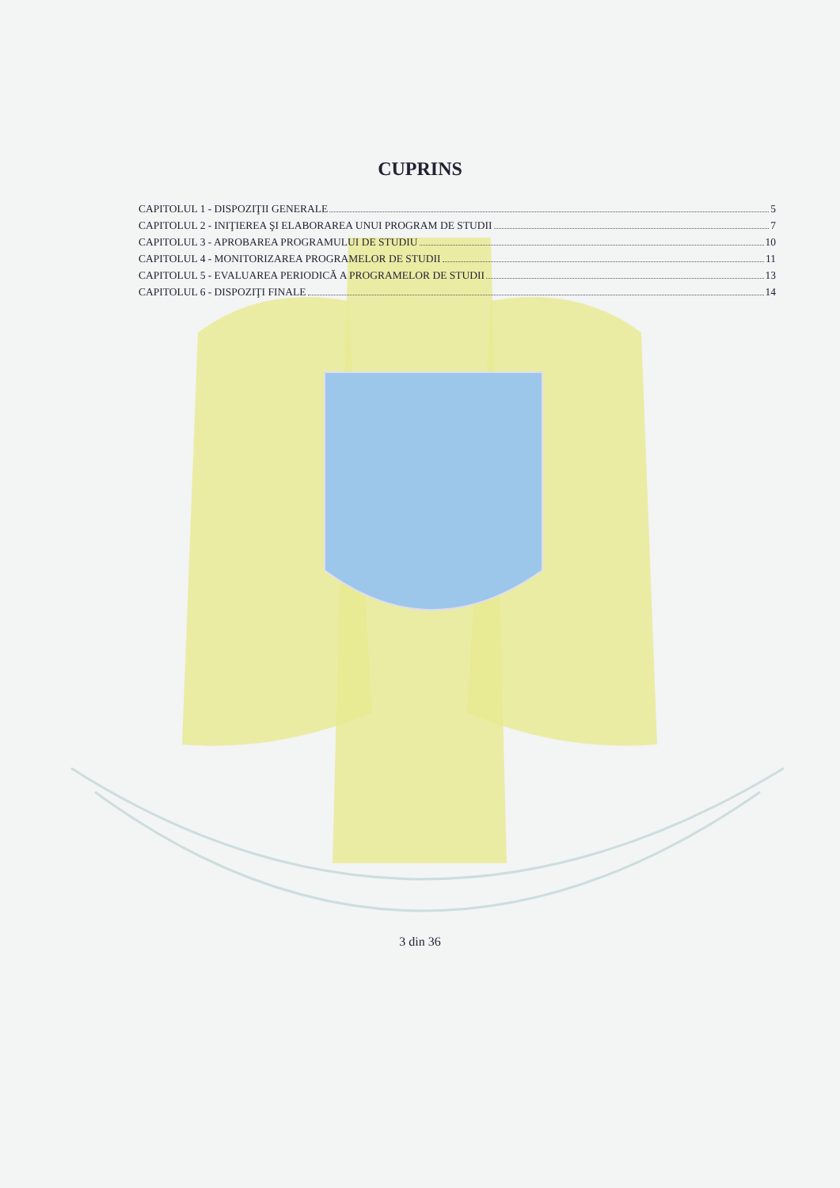CUPRINS
CAPITOLUL 1 - DISPOZIŢII GENERALE 5
CAPITOLUL 2 - INIŢIEREA ŞI ELABORAREA UNUI PROGRAM DE STUDII 7
CAPITOLUL 3 - APROBAREA PROGRAMULUI DE STUDIU 10
CAPITOLUL 4 - MONITORIZAREA PROGRAMELOR DE STUDII 11
CAPITOLUL 5 - EVALUAREA PERIODICĂ A PROGRAMELOR DE STUDII 13
CAPITOLUL 6 - DISPOZIŢI FINALE 14
3 din 36